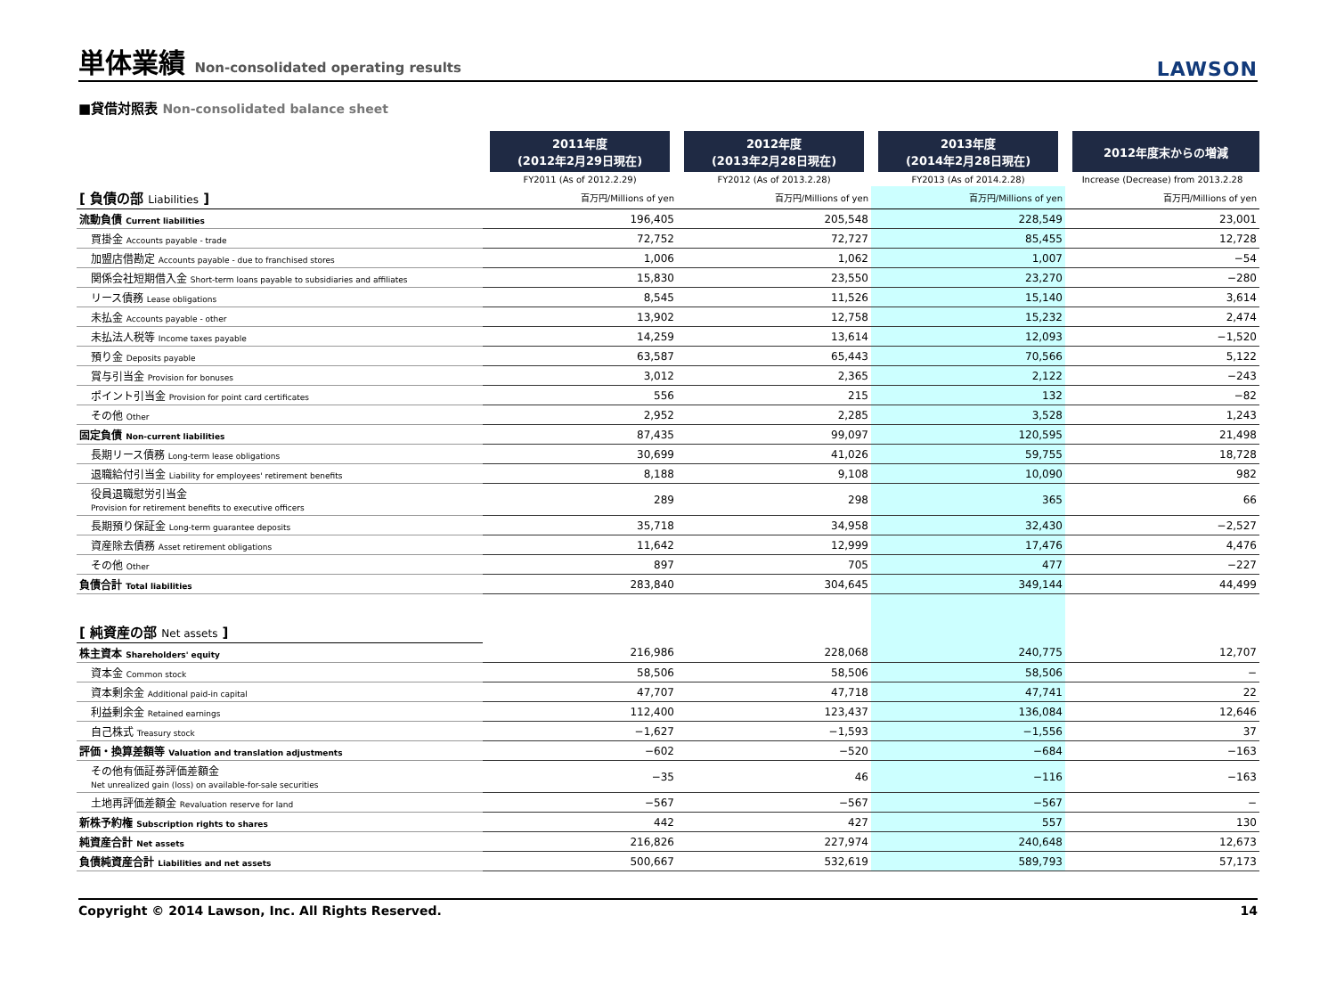単体業績 Non-consolidated operating results
LAWSON
■貸借対照表 Non-consolidated balance sheet
| | 2011年度 (2012年2月29日現在) | 2012年度 (2013年2月28日現在) | 2013年度 (2014年2月28日現在) | 2012年度末からの増減 |
| | FY2011 (As of 2012.2.29) | FY2012 (As of 2013.2.28) | FY2013 (As of 2014.2.28) | Increase (Decrease) from 2013.2.28 |
| [ 負債の部 Liabilities ] | 百万円/Millions of yen | 百万円/Millions of yen | 百万円/Millions of yen | 百万円/Millions of yen |
| 流動負債 Current liabilities | 196,405 | 205,548 | 228,549 | 23,001 |
| 買掛金 Accounts payable - trade | 72,752 | 72,727 | 85,455 | 12,728 |
| 加盟店借勘定 Accounts payable - due to franchised stores | 1,006 | 1,062 | 1,007 | −54 |
| 関係会社短期借入金 Short-term loans payable to subsidiaries and affiliates | 15,830 | 23,550 | 23,270 | −280 |
| リース債務 Lease obligations | 8,545 | 11,526 | 15,140 | 3,614 |
| 未払金 Accounts payable - other | 13,902 | 12,758 | 15,232 | 2,474 |
| 未払法人税等 Income taxes payable | 14,259 | 13,614 | 12,093 | −1,520 |
| 預り金 Deposits payable | 63,587 | 65,443 | 70,566 | 5,122 |
| 賞与引当金 Provision for bonuses | 3,012 | 2,365 | 2,122 | −243 |
| ポイント引当金 Provision for point card certificates | 556 | 215 | 132 | −82 |
| その他 Other | 2,952 | 2,285 | 3,528 | 1,243 |
| 固定負債 Non-current liabilities | 87,435 | 99,097 | 120,595 | 21,498 |
| 長期リース債務 Long-term lease obligations | 30,699 | 41,026 | 59,755 | 18,728 |
| 退職給付引当金 Liability for employees' retirement benefits | 8,188 | 9,108 | 10,090 | 982 |
| 役員退職慰労引当金 Provision for retirement benefits to executive officers | 289 | 298 | 365 | 66 |
| 長期預り保証金 Long-term guarantee deposits | 35,718 | 34,958 | 32,430 | −2,527 |
| 資産除去債務 Asset retirement obligations | 11,642 | 12,999 | 17,476 | 4,476 |
| その他 Other | 897 | 705 | 477 | −227 |
| 負債合計 Total liabilities | 283,840 | 304,645 | 349,144 | 44,499 |
| [ 純資産の部 Net assets ] | | | | |
| 株主資本 Shareholders' equity | 216,986 | 228,068 | 240,775 | 12,707 |
| 資本金 Common stock | 58,506 | 58,506 | 58,506 | − |
| 資本剰余金 Additional paid-in capital | 47,707 | 47,718 | 47,741 | 22 |
| 利益剰余金 Retained earnings | 112,400 | 123,437 | 136,084 | 12,646 |
| 自己株式 Treasury stock | −1,627 | −1,593 | −1,556 | 37 |
| 評価・換算差額等 Valuation and translation adjustments | −602 | −520 | −684 | −163 |
| その他有価証券評価差額金 Net unrealized gain (loss) on available-for-sale securities | −35 | 46 | −116 | −163 |
| 土地再評価差額金 Revaluation reserve for land | −567 | −567 | −567 | − |
| 新株予約権 Subscription rights to shares | 442 | 427 | 557 | 130 |
| 純資産合計 Net assets | 216,826 | 227,974 | 240,648 | 12,673 |
| 負債純資産合計 Liabilities and net assets | 500,667 | 532,619 | 589,793 | 57,173 |
Copyright © 2014 Lawson, Inc. All Rights Reserved. 14